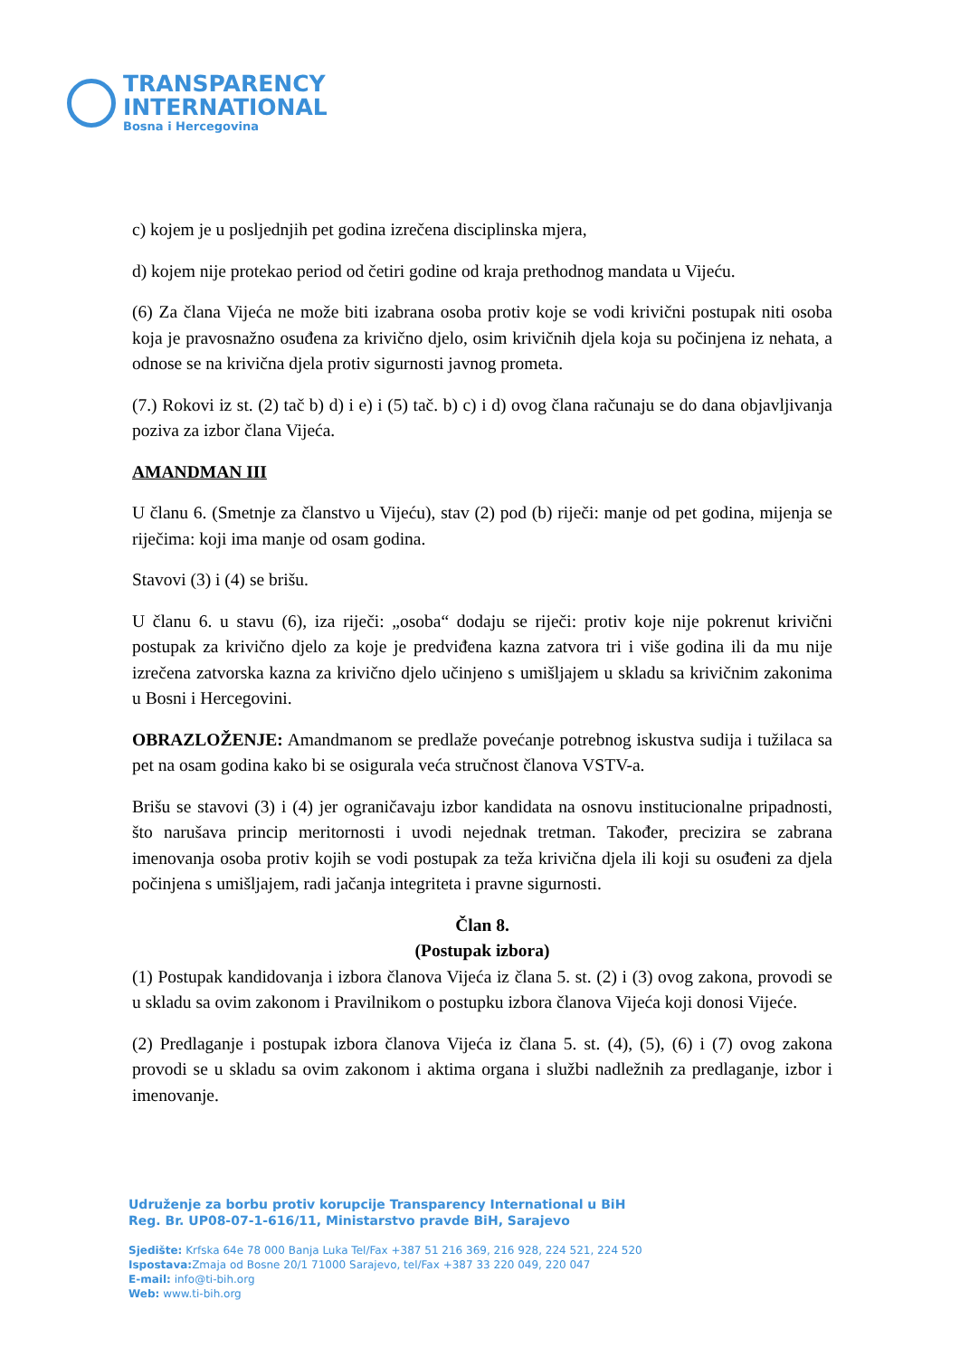TRANSPARENCY
INTERNATIONAL
Bosna i Hercegovina
c) kojem je u posljednjih pet godina izrečena disciplinska mjera,
d) kojem nije protekao period od četiri godine od kraja prethodnog mandata u Vijeću.
(6) Za člana Vijeća ne može biti izabrana osoba protiv koje se vodi krivični postupak niti osoba koja je pravosnažno osuđena za krivično djelo, osim krivičnih djela koja su počinjena iz nehata, a odnose se na krivična djela protiv sigurnosti javnog prometa.
(7.) Rokovi iz st. (2) tač b) d) i e) i (5) tač. b) c) i d) ovog člana računaju se do dana objavljivanja poziva za izbor člana Vijeća.
AMANDMAN III
U članu 6. (Smetnje za članstvo u Vijeću), stav (2) pod (b) riječi: manje od pet godina, mijenja se riječima: koji ima manje od osam godina.
Stavovi (3) i (4) se brišu.
U članu 6. u stavu (6), iza riječi: „osoba“ dodaju se riječi: protiv koje nije pokrenut krivični postupak za krivično djelo za koje je predviđena kazna zatvora tri i više godina ili da mu nije izrečena zatvorska kazna za krivično djelo učinjeno s umišljajem u skladu sa krivičnim zakonima u Bosni i Hercegovini.
OBRAZLOŽENJE: Amandmanom se predlaže povećanje potrebnog iskustva sudija i tužilaca sa pet na osam godina kako bi se osigurala veća stručnost članova VSTV-a.
Brišu se stavovi (3) i (4) jer ograničavaju izbor kandidata na osnovu institucionalne pripadnosti, što narušava princip meritornosti i uvodi nejednak tretman. Također, precizira se zabrana imenovanja osoba protiv kojih se vodi postupak za teža krivična djela ili koji su osuđeni za djela počinjena s umišljajem, radi jačanja integriteta i pravne sigurnosti.
Član 8.
(Postupak izbora)
(1) Postupak kandidovanja i izbora članova Vijeća iz člana 5. st. (2) i (3) ovog zakona, provodi se u skladu sa ovim zakonom i Pravilnikom o postupku izbora članova Vijeća koji donosi Vijeće.
(2) Predlaganje i postupak izbora članova Vijeća iz člana 5. st. (4), (5), (6) i (7) ovog zakona provodi se u skladu sa ovim zakonom i aktima organa i službi nadležnih za predlaganje, izbor i imenovanje.
Udruženje za borbu protiv korupcije Transparency International u BiH
Reg. Br. UP08-07-1-616/11, Ministarstvo pravde BiH, Sarajevo
Sjedište: Krfska 64e 78 000 Banja Luka Tel/Fax +387 51 216 369, 216 928, 224 521, 224 520
Ispostava: Zmaja od Bosne 20/1 71000 Sarajevo, tel/Fax +387 33 220 049, 220 047
E-mail: info@ti-bih.org
Web: www.ti-bih.org